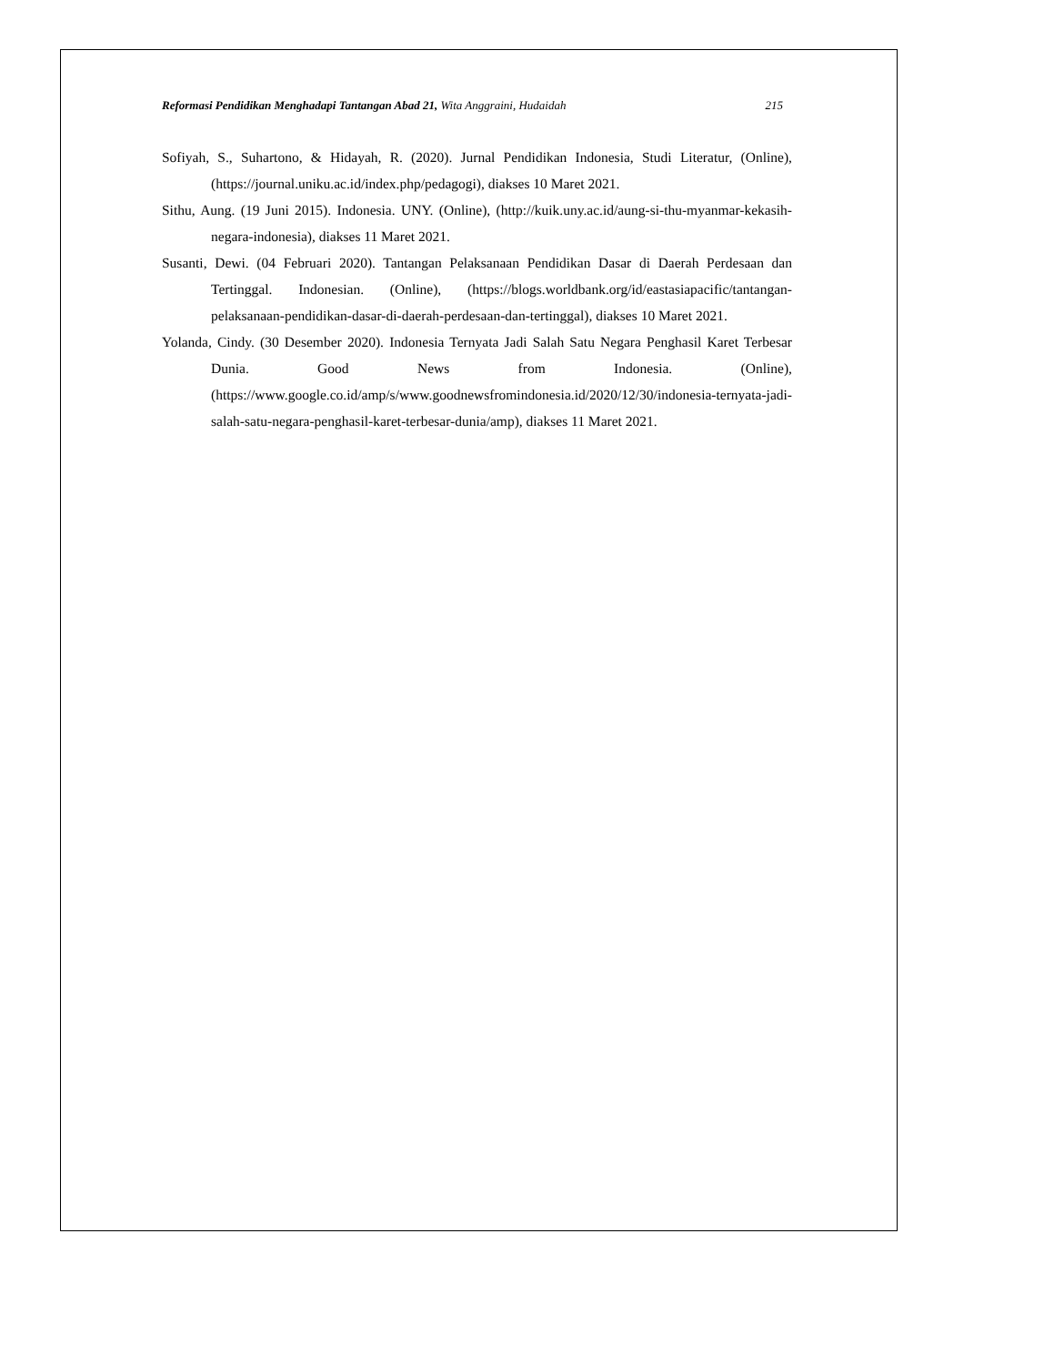Reformasi Pendidikan Menghadapi Tantangan Abad 21, Wita Anggraini, Hudaidah 215
Sofiyah, S., Suhartono, & Hidayah, R. (2020). Jurnal Pendidikan Indonesia, Studi Literatur, (Online), (https://journal.uniku.ac.id/index.php/pedagogi), diakses 10 Maret 2021.
Sithu, Aung. (19 Juni 2015). Indonesia. UNY. (Online), (http://kuik.uny.ac.id/aung-si-thu-myanmar-kekasih-negara-indonesia), diakses 11 Maret 2021.
Susanti, Dewi. (04 Februari 2020). Tantangan Pelaksanaan Pendidikan Dasar di Daerah Perdesaan dan Tertinggal. Indonesian. (Online), (https://blogs.worldbank.org/id/eastasiapacific/tantangan-pelaksanaan-pendidikan-dasar-di-daerah-perdesaan-dan-tertinggal), diakses 10 Maret 2021.
Yolanda, Cindy. (30 Desember 2020). Indonesia Ternyata Jadi Salah Satu Negara Penghasil Karet Terbesar Dunia. Good News from Indonesia. (Online), (https://www.google.co.id/amp/s/www.goodnewsfromindonesia.id/2020/12/30/indonesia-ternyata-jadi-salah-satu-negara-penghasil-karet-terbesar-dunia/amp), diakses 11 Maret 2021.